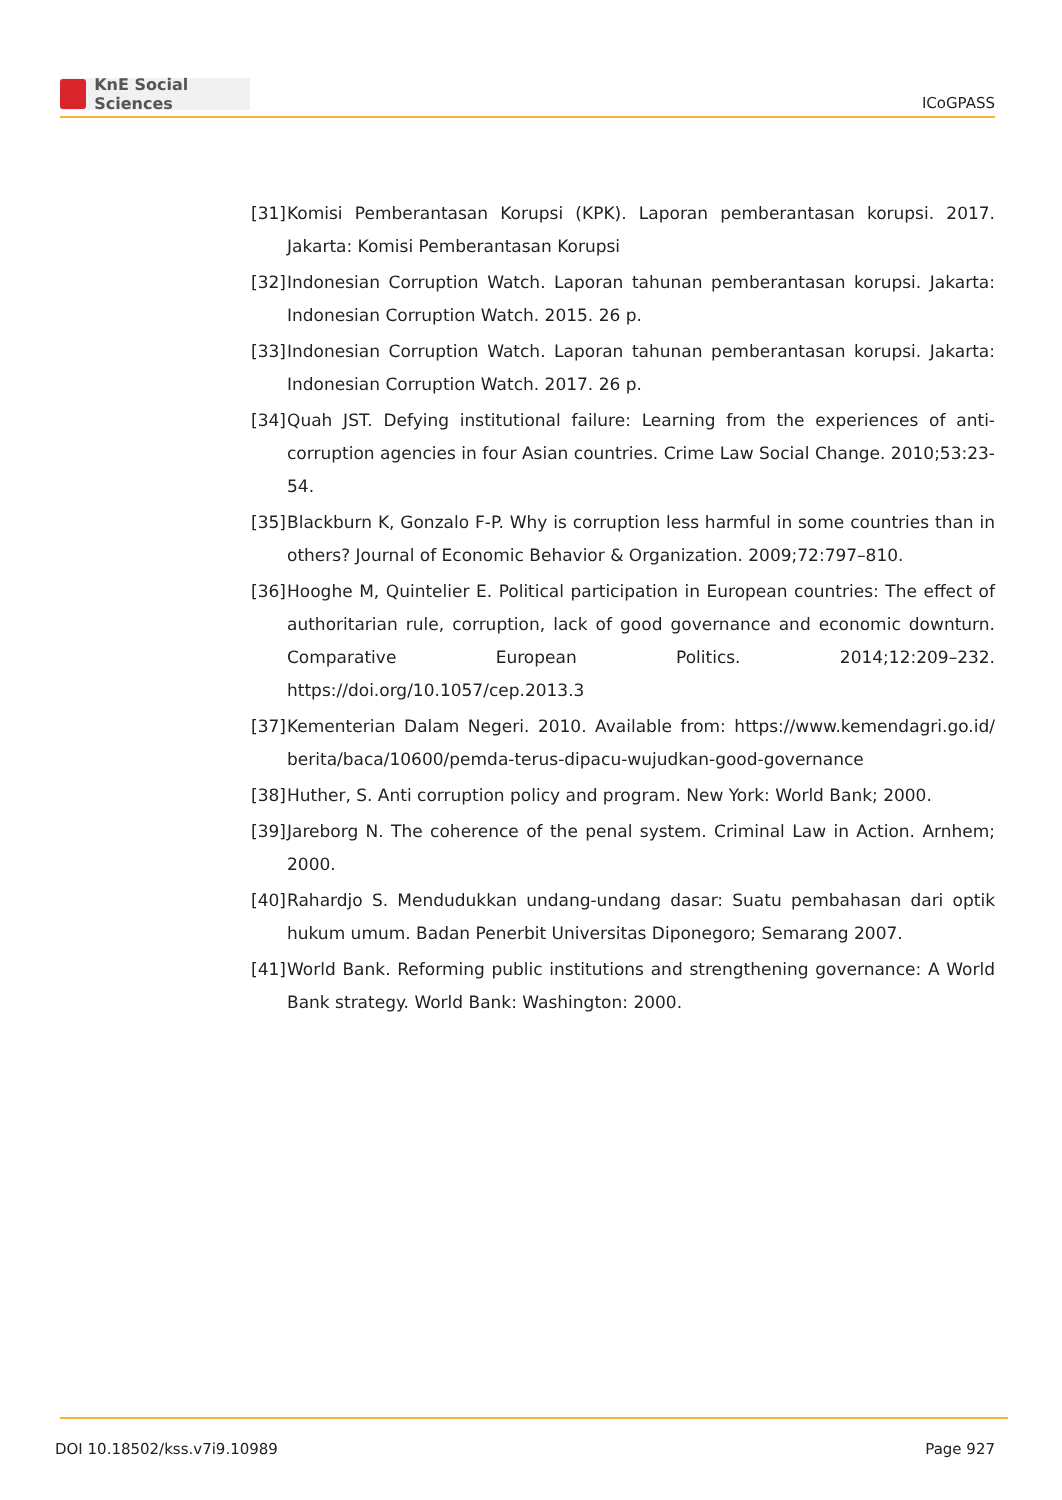KnE Social Sciences
ICoGPASS
[31] Komisi Pemberantasan Korupsi (KPK). Laporan pemberantasan korupsi. 2017. Jakarta: Komisi Pemberantasan Korupsi
[32] Indonesian Corruption Watch. Laporan tahunan pemberantasan korupsi. Jakarta: Indonesian Corruption Watch. 2015. 26 p.
[33] Indonesian Corruption Watch. Laporan tahunan pemberantasan korupsi. Jakarta: Indonesian Corruption Watch. 2017. 26 p.
[34] Quah JST. Defying institutional failure: Learning from the experiences of anti-corruption agencies in four Asian countries. Crime Law Social Change. 2010;53:23-54.
[35] Blackburn K, Gonzalo F-P. Why is corruption less harmful in some countries than in others? Journal of Economic Behavior & Organization. 2009;72:797–810.
[36] Hooghe M, Quintelier E. Political participation in European countries: The effect of authoritarian rule, corruption, lack of good governance and economic downturn. Comparative European Politics. 2014;12:209–232. https://doi.org/10.1057/cep.2013.3
[37] Kementerian Dalam Negeri. 2010. Available from: https://www.kemendagri.go.id/ berita/baca/10600/pemda-terus-dipacu-wujudkan-good-governance
[38] Huther, S. Anti corruption policy and program. New York: World Bank; 2000.
[39] Jareborg N. The coherence of the penal system. Criminal Law in Action. Arnhem; 2000.
[40] Rahardjo S. Mendudukkan undang-undang dasar: Suatu pembahasan dari optik hukum umum. Badan Penerbit Universitas Diponegoro; Semarang 2007.
[41] World Bank. Reforming public institutions and strengthening governance: A World Bank strategy. World Bank: Washington: 2000.
DOI 10.18502/kss.v7i9.10989 Page 927